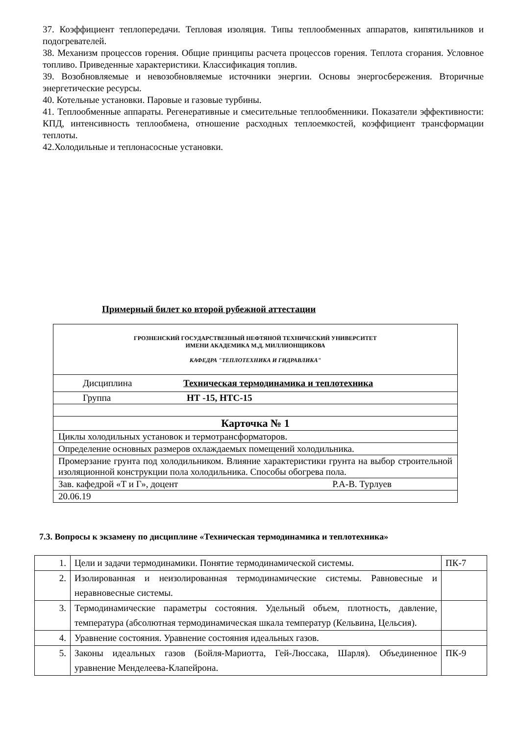37. Коэффициент теплопередачи. Тепловая изоляция. Типы теплообменных аппаратов, кипятильников и подогревателей.
38. Механизм процессов горения. Общие принципы расчета процессов горения. Теплота сгорания. Условное топливо. Приведенные характеристики. Классификация топлив.
39. Возобновляемые и невозобновляемые источники энергии. Основы энергосбережения. Вторичные энергетические ресурсы.
40. Котельные установки. Паровые и газовые турбины.
41. Теплообменные аппараты. Регенеративные и смесительные теплообменники. Показатели эффективности: КПД, интенсивность теплообмена, отношение расходных теплоемкостей, коэффициент трансформации теплоты.
42.Холодильные и теплонасосные установки.
Примерный билет ко второй рубежной аттестации
| ГРОЗНЕНСКИЙ ГОСУДАРСТВЕННЫЙ НЕФТЯНОЙ ТЕХНИЧЕСКИЙ УНИВЕРСИТЕТ ИМЕНИ АКАДЕМИКА М.Д. МИЛЛИОНЩИКОВА КАФЕДРА "ТЕПЛОТЕХНИКА И ГИДРАВЛИКА" |
| Дисциплина Техническая термодинамика и теплотехника |
| Группа НТ -15, НТС-15 |
| Карточка № 1 |
| Циклы холодильных установок и термотрансформаторов. |
| Определение основных размеров охлаждаемых помещений холодильника. |
| Промерзание грунта под холодильником. Влияние характеристики грунта на выбор строительной изоляционной конструкции пола холодильника. Способы обогрева пола. |
| Зав. кафедрой «Т и Г», доцент Р.А-В. Турлуев |
| 20.06.19 |
7.3. Вопросы к экзамену по дисциплине «Техническая термодинамика и теплотехника»
| 1. | Цели и задачи термодинамики. Понятие термодинамической системы. | ПК-7 |
| 2. | Изолированная и неизолированная термодинамические системы. Равновесные и неравновесные системы. | |
| 3. | Термодинамические параметры состояния. Удельный объем, плотность, давление, температура (абсолютная термодинамическая шкала температур (Кельвина, Цельсия). | |
| 4. | Уравнение состояния. Уравнение состояния идеальных газов. | |
| 5. | Законы идеальных газов (Бойля-Мариотта, Гей-Люссака, Шарля). Объединенное уравнение Менделеева-Клапейрона. | ПК-9 |